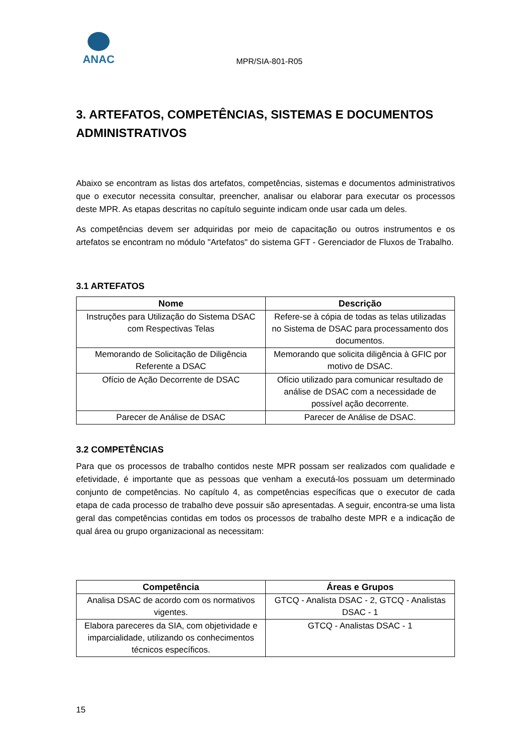ANAC
MPR/SIA-801-R05
3. ARTEFATOS, COMPETÊNCIAS, SISTEMAS E DOCUMENTOS ADMINISTRATIVOS
Abaixo se encontram as listas dos artefatos, competências, sistemas e documentos administrativos que o executor necessita consultar, preencher, analisar ou elaborar para executar os processos deste MPR. As etapas descritas no capítulo seguinte indicam onde usar cada um deles.
As competências devem ser adquiridas por meio de capacitação ou outros instrumentos e os artefatos se encontram no módulo "Artefatos" do sistema GFT - Gerenciador de Fluxos de Trabalho.
3.1 ARTEFATOS
| Nome | Descrição |
| --- | --- |
| Instruções para Utilização do Sistema DSAC com Respectivas Telas | Refere-se à cópia de todas as telas utilizadas no Sistema de DSAC para processamento dos documentos. |
| Memorando de Solicitação de Diligência Referente a DSAC | Memorando que solicita diligência à GFIC por motivo de DSAC. |
| Ofício de Ação Decorrente de DSAC | Ofício utilizado para comunicar resultado de análise de DSAC com a necessidade de possível ação decorrente. |
| Parecer de Análise de DSAC | Parecer de Análise de DSAC. |
3.2 COMPETÊNCIAS
Para que os processos de trabalho contidos neste MPR possam ser realizados com qualidade e efetividade, é importante que as pessoas que venham a executá-los possuam um determinado conjunto de competências. No capítulo 4, as competências específicas que o executor de cada etapa de cada processo de trabalho deve possuir são apresentadas. A seguir, encontra-se uma lista geral das competências contidas em todos os processos de trabalho deste MPR e a indicação de qual área ou grupo organizacional as necessitam:
| Competência | Áreas e Grupos |
| --- | --- |
| Analisa DSAC de acordo com os normativos vigentes. | GTCQ - Analista DSAC - 2, GTCQ - Analistas DSAC - 1 |
| Elabora pareceres da SIA, com objetividade e imparcialidade, utilizando os conhecimentos técnicos específicos. | GTCQ - Analistas DSAC - 1 |
15